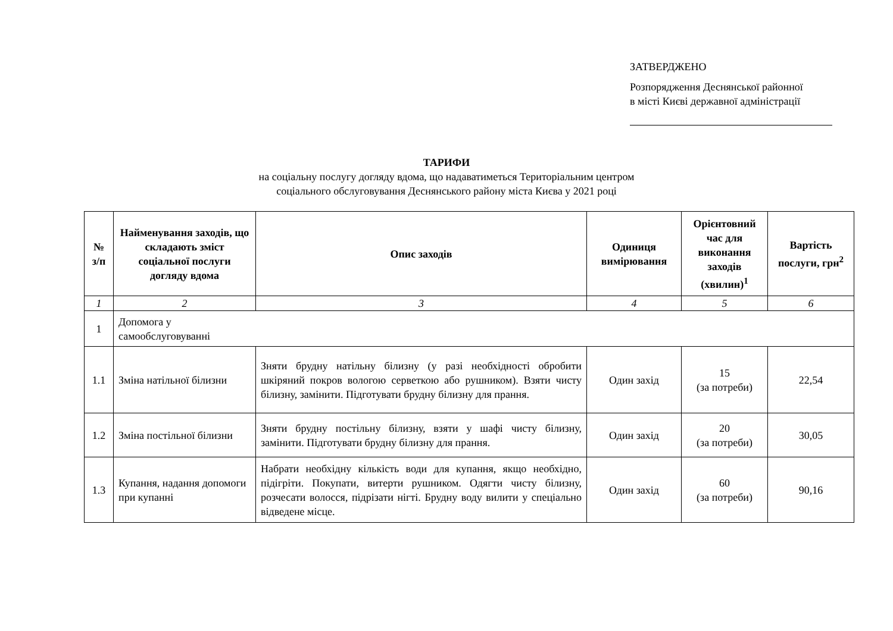ЗАТВЕРДЖЕНО
Розпорядження Деснянської районної
в місті Києві державної адміністрації
ТАРИФИ
на соціальну послугу догляду вдома, що надаватиметься Територіальним центром
соціального обслуговування Деснянського району міста Києва у 2021 році
| № з/п | Найменування заходів, що складають зміст соціальної послуги догляду вдома | Опис заходів | Одиниця вимірювання | Орієнтовний час для виконання заходів (хвилин)<sup>1</sup> | Вартість послуги, грн<sup>2</sup> |
| --- | --- | --- | --- | --- | --- |
| 1 | 2 | 3 | 4 | 5 | 6 |
| 1 | Допомога у самообслуговуванні | | | | |
| 1.1 | Зміна натільної білизни | Зняти брудну натільну білизну (у разі необхідності обробити шкіряний покров вологою серветкою або рушником). Взяти чисту білизну, замінити. Підготувати брудну білизну для прання. | Один захід | 15 (за потреби) | 22,54 |
| 1.2 | Зміна постільної білизни | Зняти брудну постільну білизну, взяти у шафі чисту білизну, замінити. Підготувати брудну білизну для прання. | Один захід | 20 (за потреби) | 30,05 |
| 1.3 | Купання, надання допомоги при купанні | Набрати необхідну кількість води для купання, якщо необхідно, підігріти. Покупати, витерти рушником. Одягти чисту білизну, розчесати волосся, підрізати нігті. Брудну воду вилити у спеціально відведене місце. | Один захід | 60 (за потреби) | 90,16 |